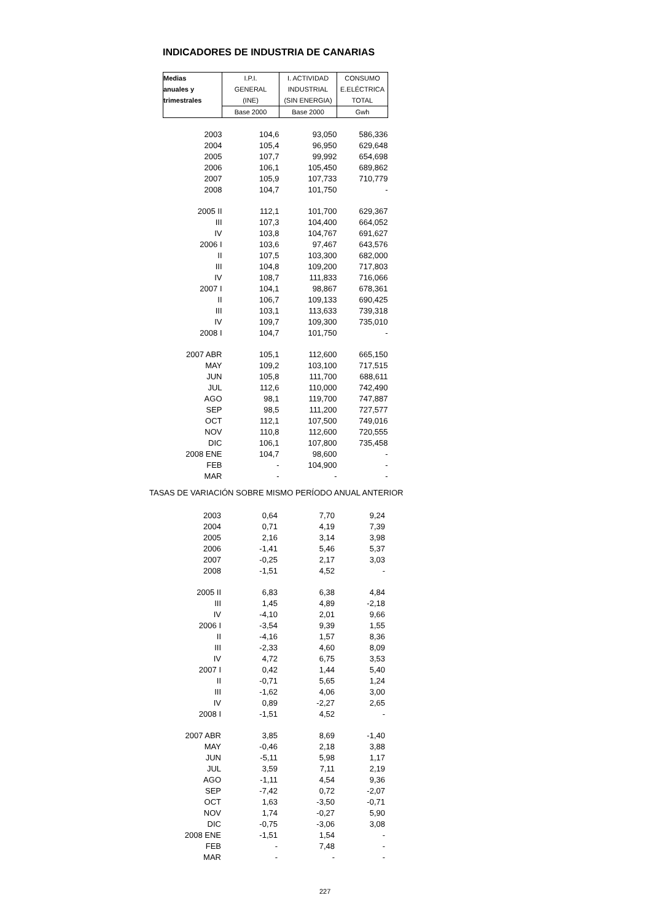INDICADORES DE INDUSTRIA DE CANARIAS
| Medias | I.P.I. | I. ACTIVIDAD | CONSUMO |
| --- | --- | --- | --- |
| anuales y | GENERAL | INDUSTRIAL | E.ELÉCTRICA |
| trimestrales | (INE) | (SIN ENERGIA) | TOTAL |
| | Base 2000 | Base 2000 | Gwh |
| 2003 | 104,6 | 93,050 | 586,336 |
| 2004 | 105,4 | 96,950 | 629,648 |
| 2005 | 107,7 | 99,992 | 654,698 |
| 2006 | 106,1 | 105,450 | 689,862 |
| 2007 | 105,9 | 107,733 | 710,779 |
| 2008 | 104,7 | 101,750 | - |
| 2005 II | 112,1 | 101,700 | 629,367 |
| III | 107,3 | 104,400 | 664,052 |
| IV | 103,8 | 104,767 | 691,627 |
| 2006 I | 103,6 | 97,467 | 643,576 |
| II | 107,5 | 103,300 | 682,000 |
| III | 104,8 | 109,200 | 717,803 |
| IV | 108,7 | 111,833 | 716,066 |
| 2007 I | 104,1 | 98,867 | 678,361 |
| II | 106,7 | 109,133 | 690,425 |
| III | 103,1 | 113,633 | 739,318 |
| IV | 109,7 | 109,300 | 735,010 |
| 2008 I | 104,7 | 101,750 | - |
| 2007 ABR | 105,1 | 112,600 | 665,150 |
| MAY | 109,2 | 103,100 | 717,515 |
| JUN | 105,8 | 111,700 | 688,611 |
| JUL | 112,6 | 110,000 | 742,490 |
| AGO | 98,1 | 119,700 | 747,887 |
| SEP | 98,5 | 111,200 | 727,577 |
| OCT | 112,1 | 107,500 | 749,016 |
| NOV | 110,8 | 112,600 | 720,555 |
| DIC | 106,1 | 107,800 | 735,458 |
| 2008 ENE | 104,7 | 98,600 | - |
| FEB | - | 104,900 | - |
| MAR | - | - | - |
TASAS DE VARIACIÓN SOBRE MISMO PERÍODO ANUAL ANTERIOR
| 2003 | 0,64 | 7,70 | 9,24 |
| 2004 | 0,71 | 4,19 | 7,39 |
| 2005 | 2,16 | 3,14 | 3,98 |
| 2006 | -1,41 | 5,46 | 5,37 |
| 2007 | -0,25 | 2,17 | 3,03 |
| 2008 | -1,51 | 4,52 | - |
| 2005 II | 6,83 | 6,38 | 4,84 |
| III | 1,45 | 4,89 | -2,18 |
| IV | -4,10 | 2,01 | 9,66 |
| 2006 I | -3,54 | 9,39 | 1,55 |
| II | -4,16 | 1,57 | 8,36 |
| III | -2,33 | 4,60 | 8,09 |
| IV | 4,72 | 6,75 | 3,53 |
| 2007 I | 0,42 | 1,44 | 5,40 |
| II | -0,71 | 5,65 | 1,24 |
| III | -1,62 | 4,06 | 3,00 |
| IV | 0,89 | -2,27 | 2,65 |
| 2008 I | -1,51 | 4,52 | - |
| 2007 ABR | 3,85 | 8,69 | -1,40 |
| MAY | -0,46 | 2,18 | 3,88 |
| JUN | -5,11 | 5,98 | 1,17 |
| JUL | 3,59 | 7,11 | 2,19 |
| AGO | -1,11 | 4,54 | 9,36 |
| SEP | -7,42 | 0,72 | -2,07 |
| OCT | 1,63 | -3,50 | -0,71 |
| NOV | 1,74 | -0,27 | 5,90 |
| DIC | -0,75 | -3,06 | 3,08 |
| 2008 ENE | -1,51 | 1,54 | - |
| FEB | - | 7,48 | - |
| MAR | - | - | - |
227